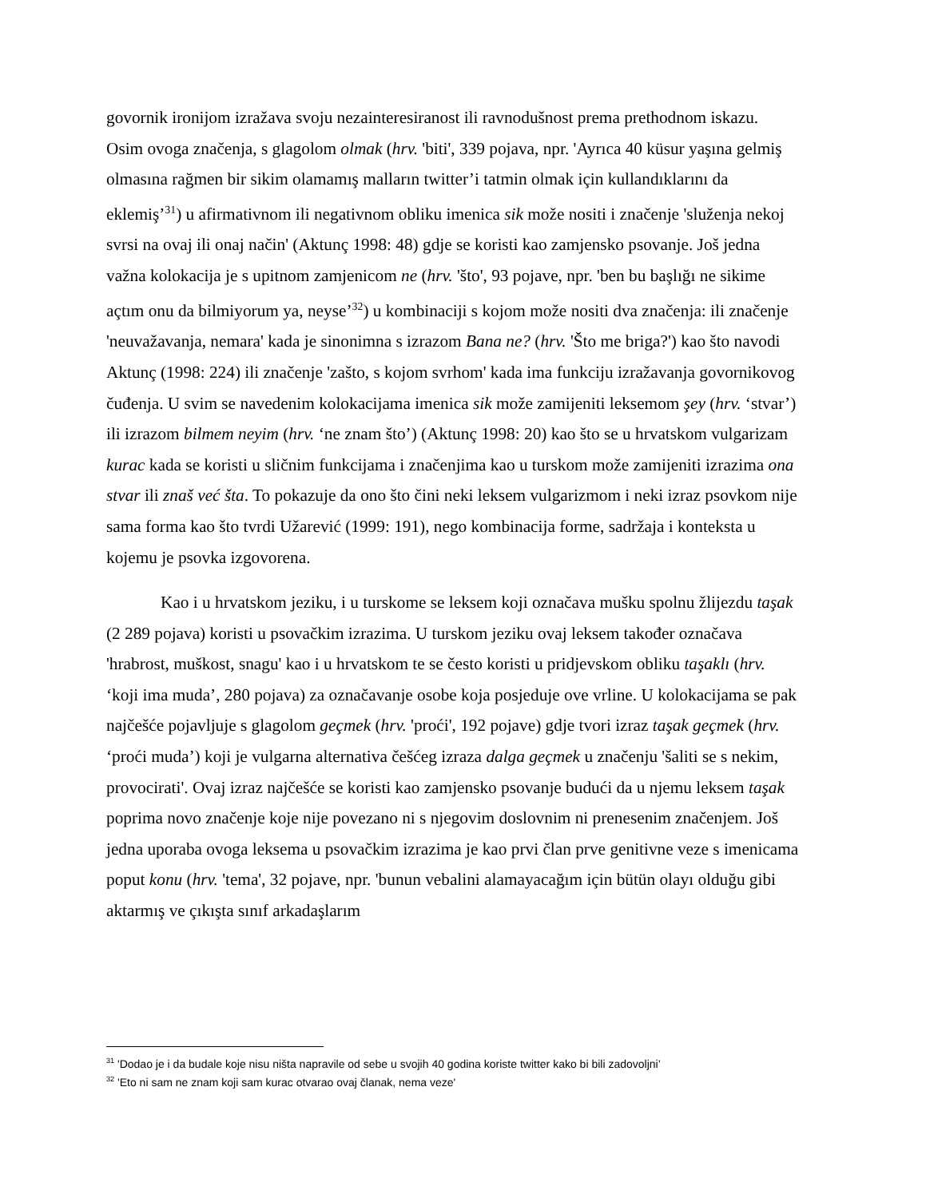govornik ironijom izražava svoju nezainteresiranost ili ravnodušnost prema prethodnom iskazu. Osim ovoga značenja, s glagolom olmak (hrv. 'biti', 339 pojava, npr. 'Ayrıca 40 küsur yaşına gelmiş olmasına rağmen bir sikim olamamış malların twitter’i tatmin olmak için kullandıklarını da eklemiş’<sup>31</sup>) u afirmativnom ili negativnom obliku imenica sik može nositi i značenje 'služenja nekoj svrsi na ovaj ili onaj način' (Aktunç 1998: 48) gdje se koristi kao zamjensko psovanje. Još jedna važna kolokacija je s upitnom zamjenicom ne (hrv. 'što', 93 pojave, npr. 'ben bu başlığı ne sikime açtım onu da bilmiyorum ya, neyse’<sup>32</sup>) u kombinaciji s kojom može nositi dva značenja: ili značenje 'neuvažavanja, nemara' kada je sinonimna s izrazom Bana ne? (hrv. 'Što me briga?') kao što navodi Aktunç (1998: 224) ili značenje 'zašto, s kojom svrhom' kada ima funkciju izražavanja govornikovog čuđenja. U svim se navedenim kolokacijama imenica sik može zamijeniti leksemom şey (hrv. ‘stvar’) ili izrazom bilmem neyim (hrv. ‘ne znam što’) (Aktunç 1998: 20) kao što se u hrvatskom vulgarizam kurac kada se koristi u sličnim funkcijama i značenjima kao u turskom može zamijeniti izrazima ona stvar ili znaš već šta. To pokazuje da ono što čini neki leksem vulgarizmom i neki izraz psovkom nije sama forma kao što tvrdi Užarević (1999: 191), nego kombinacija forme, sadržaja i konteksta u kojemu je psovka izgovorena.
Kao i u hrvatskom jeziku, i u turskome se leksem koji označava mušku spolnu žlijezdu taşak (2 289 pojava) koristi u psovačkim izrazima. U turskom jeziku ovaj leksem također označava 'hrabrost, muškost, snagu' kao i u hrvatskom te se često koristi u pridjevskom obliku taşaklı (hrv. ‘koji ima muda’, 280 pojava) za označavanje osobe koja posjeduje ove vrline. U kolokacijama se pak najčešće pojavljuje s glagolom geçmek (hrv. 'proći', 192 pojave) gdje tvori izraz taşak geçmek (hrv. ‘proći muda’) koji je vulgarna alternativa češćeg izraza dalga geçmek u značenju 'šaliti se s nekim, provocirati'. Ovaj izraz najčešće se koristi kao zamjensko psovanje budući da u njemu leksem taşak poprima novo značenje koje nije povezano ni s njegovim doslovnim ni prenesenim značenjem. Još jedna uporaba ovoga leksema u psovačkim izrazima je kao prvi član prve genitivne veze s imenicama poput konu (hrv. 'tema', 32 pojave, npr. 'bunun vebalini alamayacağım için bütün olayı olduğu gibi aktarmış ve çıkışta sınıf arkadaşlarım
<sup>31</sup> 'Dodao je i da budale koje nisu ništa napravile od sebe u svojih 40 godina koriste twitter kako bi bili zadovoljni’
<sup>32</sup> 'Eto ni sam ne znam koji sam kurac otvarao ovaj članak, nema veze'